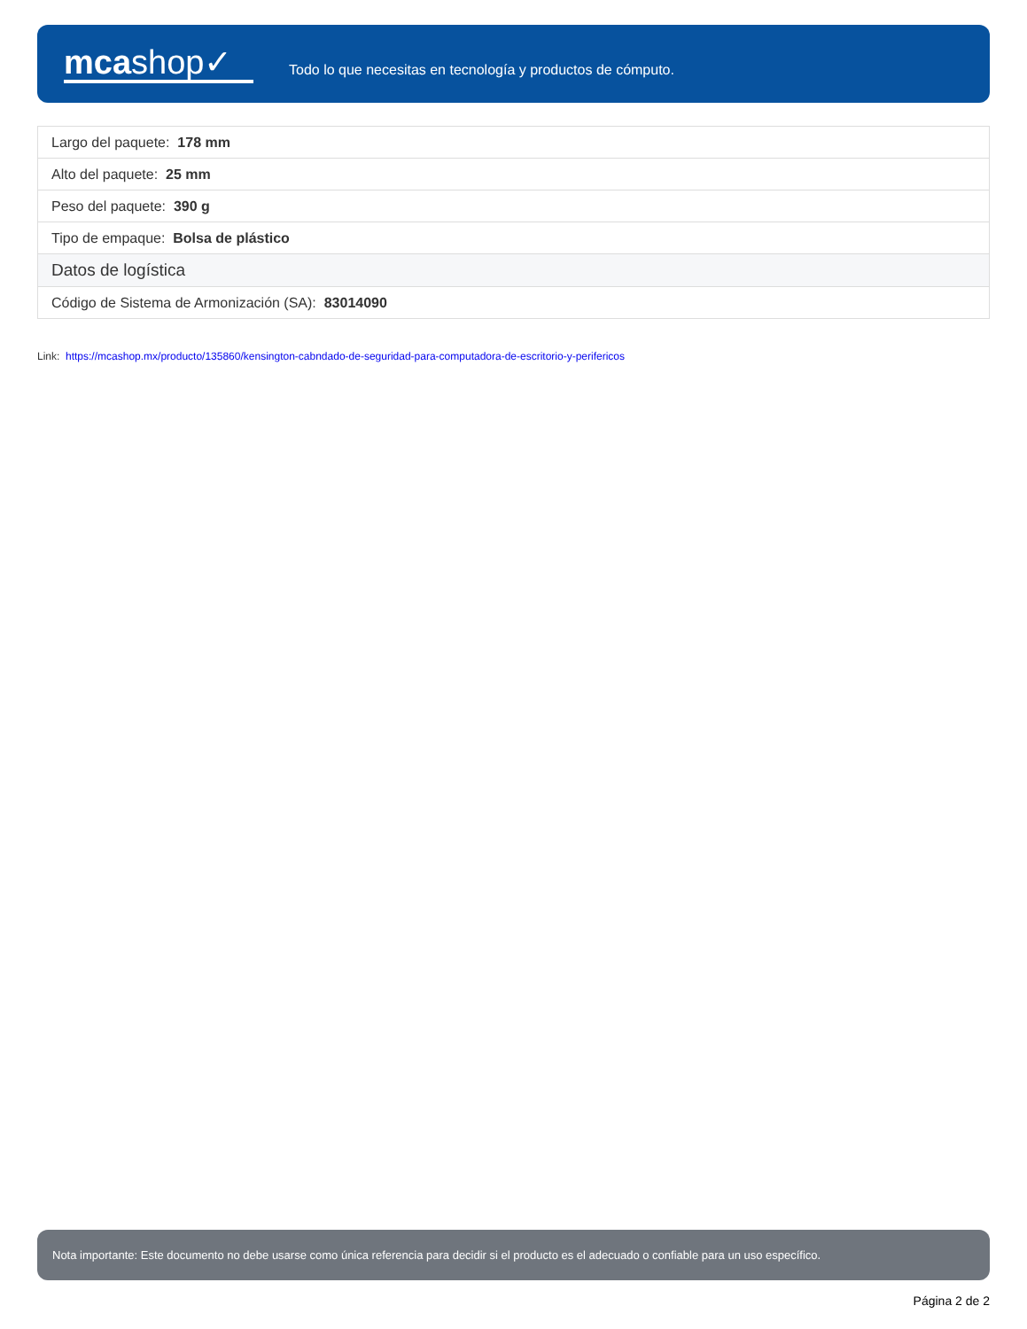mcashop✓
Todo lo que necesitas en tecnología y productos de cómputo.
| Largo del paquete: 178 mm |
| Alto del paquete: 25 mm |
| Peso del paquete: 390 g |
| Tipo de empaque: Bolsa de plástico |
| Datos de logística |
| Código de Sistema de Armonización (SA): 83014090 |
Link: https://mcashop.mx/producto/135860/kensington-cabndado-de-seguridad-para-computadora-de-escritorio-y-perifericos
Nota importante: Este documento no debe usarse como única referencia para decidir si el producto es el adecuado o confiable para un uso específico.
Página 2 de 2